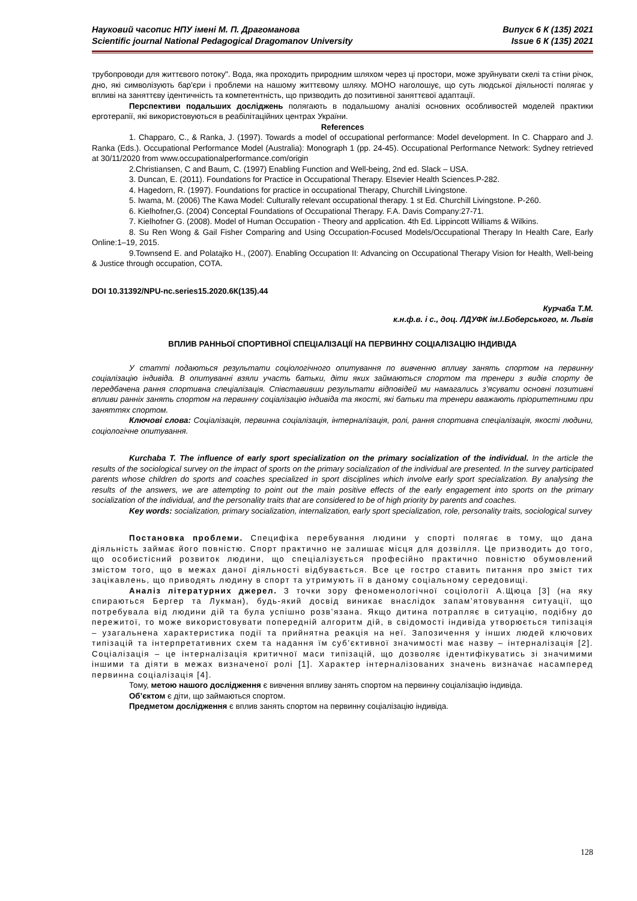Науковий часопис НПУ імені М. П. Драгоманова
Scientific journal National Pedagogical Dragomanov University Випуск 6 К (135) 2021
Issue 6 К (135) 2021
трубопроводи для життєвого потоку". Вода, яка проходить природним шляхом через ці простори, може зруйнувати скелі та стіни річок, дно, які символізують бар'єри і проблеми на нашому життєвому шляху. МОНО наголошує, що суть людської діяльності полягає у впливі на заняттєву ідентичність та компетентність, що призводить до позитивної заняттєвої адаптації.
Перспективи подальших досліджень полягають в подальшому аналізі основних особливостей моделей практики ерготерапії, які використовуються в реабілітаційних центрах України.
References
1. Chapparo, C., & Ranka, J. (1997). Towards a model of occupational performance: Model development. In C. Chapparo and J. Ranka (Eds.). Occupational Performance Model (Australia): Monograph 1 (pp. 24-45). Occupational Performance Network: Sydney retrieved at 30/11/2020 from www.occupationalperformance.com/origin
2.Christiansen, C and Baum, C. (1997) Enabling Function and Well-being, 2nd ed. Slack – USA.
3. Duncan, E. (2011). Foundations for Practice in Occupational Therapy. Elsevier Health Sciences.P-282.
4. Hagedorn, R. (1997). Foundations for practice in occupational Therapy, Churchill Livingstone.
5. Iwama, M. (2006) The Kawa Model: Culturally relevant occupational therapy. 1 st Ed. Churchill Livingstone. P-260.
6. Kielhofner,G. (2004) Conceptal Foundations of Occupational Therapy. F.A. Davis Company:27-71.
7. Kielhofner G. (2008). Model of Human Occupation - Theory and application. 4th Ed. Lippincott Williams & Wilkins.
8. Su Ren Wong & Gail Fisher Comparing and Using Occupation-Focused Models/Occupational Therapy In Health Care, Early Online:1–19, 2015.
9.Townsend E. and Polatajko H., (2007). Enabling Occupation II: Advancing on Occupational Therapy Vision for Health, Well-being & Justice through occupation, COTA.
DOI 10.31392/NPU-nc.series15.2020.6К(135).44
Курчаба Т.М.
к.н.ф.в. і с., доц. ЛДУФК ім.І.Боберського, м. Львів
ВПЛИВ РАННЬОЇ СПОРТИВНОЇ СПЕЦІАЛІЗАЦІЇ НА ПЕРВИННУ СОЦІАЛІЗАЦІЮ ІНДИВІДА
У статті подаються результати соціологічного опитування по вивченню впливу занять спортом на первинну соціалізацію індивіда. В опитуванні взяли участь батьки, діти яких займаються спортом та тренери з видів спорту де передбачена рання спортивна спеціалізація. Співставивши результати відповідей ми намагались з’ясувати основні позитивні впливи ранніх занять спортом на первинну соціалізацію індивіда та якості, які батьки та тренери вважають пріоритетними при заняттях спортом.
Ключові слова: Соціалізація, первинна соціалізація, інтерналізація, ролі, рання спортивна спеціалізація, якості людини, соціологічне опитування.
Kurchaba T. The influence of early sport specialization on the primary socialization of the individual. In the article the results of the sociological survey on the impact of sports on the primary socialization of the individual are presented. In the survey participated parents whose children do sports and coaches specialized in sport disciplines which involve early sport specialization. By analysing the results of the answers, we are attempting to point out the main positive effects of the early engagement into sports on the primary socialization of the individual, and the personality traits that are considered to be of high priority by parents and coaches.
Key words: socialization, primary socialization, internalization, early sport specialization, role, personality traits, sociological survey
Постановка проблеми. Специфіка перебування людини у спорті полягає в тому, що дана діяльність займає його повністю. Спорт практично не залишає місця для дозвілля. Це призводить до того, що особистісний розвиток людини, що спеціалізується професійно практично повністю обумовлений змістом того, що в межах даної діяльності відбувається. Все це гостро ставить питання про зміст тих зацікавлень, що приводять людину в спорт та утримують її в даному соціальному середовищі.
Аналіз літературних джерел. З точки зору феноменологічної соціології А.Щюца [3] (на яку спираються Бергер та Лукман), будь-який досвід виникає внаслідок запам’ятовування ситуації, що потребувала від людини дій та була успішно розв’язана. Якщо дитина потрапляє в ситуацію, подібну до пережитої, то може використовувати попередній алгоритм дій, в свідомості індивіда утворюється типізація – узагальнена характеристика події та прийнятна реакція на неї. Запозичення у інших людей ключових типізацій та інтерпретативних схем та надання їм суб’єктивної значимості має назву – інтерналізація [2]. Соціалізація – це інтерналізація критичної маси типізацій, що дозволяє ідентифікуватись зі значимими іншими та діяти в межах визначеної ролі [1]. Характер інтерналізованих значень визначає насамперед первинна соціалізація [4].
Тому, метою нашого дослідження є вивчення впливу занять спортом на первинну соціалізацію індивіда.
Об’єктом є діти, що займаються спортом.
Предметом дослідження є вплив занять спортом на первинну соціалізацію індивіда.
128